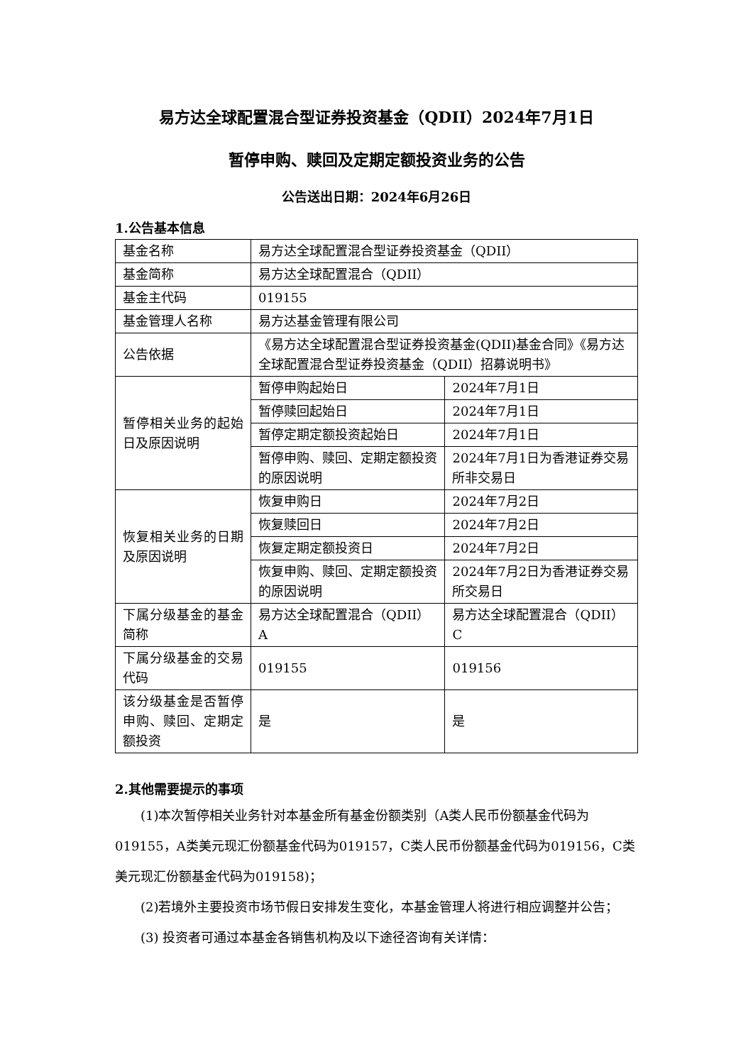易方达全球配置混合型证券投资基金（QDII）2024年7月1日
暂停申购、赎回及定期定额投资业务的公告
公告送出日期：2024年6月26日
1.公告基本信息
| 基金名称 | 易方达全球配置混合型证券投资基金（QDII） | |
| 基金简称 | 易方达全球配置混合（QDII） | |
| 基金主代码 | 019155 | |
| 基金管理人名称 | 易方达基金管理有限公司 | |
| 公告依据 | 《易方达全球配置混合型证券投资基金(QDII)基金合同》《易方达全球配置混合型证券投资基金（QDII）招募说明书》 | |
| 暂停相关业务的起始日及原因说明 | 暂停申购起始日 | 2024年7月1日 |
| | 暂停赎回起始日 | 2024年7月1日 |
| | 暂停定期定额投资起始日 | 2024年7月1日 |
| | 暂停申购、赎回、定期定额投资的原因说明 | 2024年7月1日为香港证券交易所非交易日 |
| 恢复相关业务的日期及原因说明 | 恢复申购日 | 2024年7月2日 |
| | 恢复赎回日 | 2024年7月2日 |
| | 恢复定期定额投资日 | 2024年7月2日 |
| | 恢复申购、赎回、定期定额投资的原因说明 | 2024年7月2日为香港证券交易所交易日 |
| 下属分级基金的基金简称 | 易方达全球配置混合（QDII）A | 易方达全球配置混合（QDII）C |
| 下属分级基金的交易代码 | 019155 | 019156 |
| 该分级基金是否暂停申购、赎回、定期定额投资 | 是 | 是 |
2.其他需要提示的事项
(1)本次暂停相关业务针对本基金所有基金份额类别（A类人民币份额基金代码为019155，A类美元现汇份额基金代码为019157，C类人民币份额基金代码为019156，C类美元现汇份额基金代码为019158)；
(2)若境外主要投资市场节假日安排发生变化，本基金管理人将进行相应调整并公告；
(3) 投资者可通过本基金各销售机构及以下途径咨询有关详情：